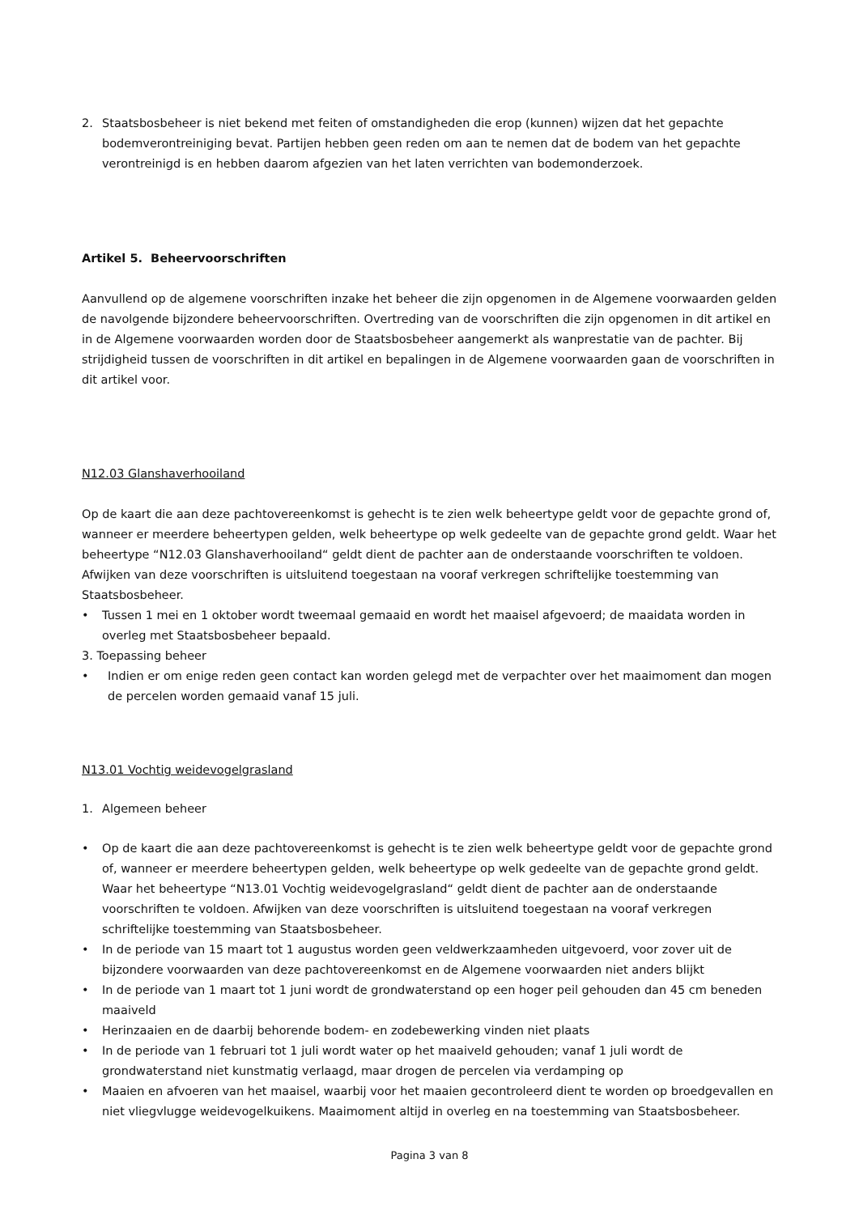2. Staatsbosbeheer is niet bekend met feiten of omstandigheden die erop (kunnen) wijzen dat het gepachte bodemverontreiniging bevat. Partijen hebben geen reden om aan te nemen dat de bodem van het gepachte verontreinigd is en hebben daarom afgezien van het laten verrichten van bodemonderzoek.
Artikel 5. Beheervoorschriften
Aanvullend op de algemene voorschriften inzake het beheer die zijn opgenomen in de Algemene voorwaarden gelden de navolgende bijzondere beheervoorschriften. Overtreding van de voorschriften die zijn opgenomen in dit artikel en in de Algemene voorwaarden worden door de Staatsbosbeheer aangemerkt als wanprestatie van de pachter. Bij strijdigheid tussen de voorschriften in dit artikel en bepalingen in de Algemene voorwaarden gaan de voorschriften in dit artikel voor.
N12.03 Glanshaverhooiland
Op de kaart die aan deze pachtovereenkomst is gehecht is te zien welk beheertype geldt voor de gepachte grond of, wanneer er meerdere beheertypen gelden, welk beheertype op welk gedeelte van de gepachte grond geldt. Waar het beheertype “N12.03 Glanshaverhooiland“ geldt dient de pachter aan de onderstaande voorschriften te voldoen. Afwijken van deze voorschriften is uitsluitend toegestaan na vooraf verkregen schriftelijke toestemming van Staatsbosbeheer.
• Tussen 1 mei en 1 oktober wordt tweemaal gemaaid en wordt het maaisel afgevoerd; de maaidata worden in overleg met Staatsbosbeheer bepaald.
3. Toepassing beheer
• Indien er om enige reden geen contact kan worden gelegd met de verpachter over het maaimoment dan mogen de percelen worden gemaaid vanaf 15 juli.
N13.01 Vochtig weidevogelgrasland
1. Algemeen beheer
• Op de kaart die aan deze pachtovereenkomst is gehecht is te zien welk beheertype geldt voor de gepachte grond of, wanneer er meerdere beheertypen gelden, welk beheertype op welk gedeelte van de gepachte grond geldt. Waar het beheertype “N13.01 Vochtig weidevogelgrasland“ geldt dient de pachter aan de onderstaande voorschriften te voldoen. Afwijken van deze voorschriften is uitsluitend toegestaan na vooraf verkregen schriftelijke toestemming van Staatsbosbeheer.
• In de periode van 15 maart tot 1 augustus worden geen veldwerkzaamheden uitgevoerd, voor zover uit de bijzondere voorwaarden van deze pachtovereenkomst en de Algemene voorwaarden niet anders blijkt
• In de periode van 1 maart tot 1 juni wordt de grondwaterstand op een hoger peil gehouden dan 45 cm beneden maaiveld
• Herinzaaien en de daarbij behorende bodem- en zodebewerking vinden niet plaats
• In de periode van 1 februari tot 1 juli wordt water op het maaiveld gehouden; vanaf 1 juli wordt de grondwaterstand niet kunstmatig verlaagd, maar drogen de percelen via verdamping op
• Maaien en afvoeren van het maaisel, waarbij voor het maaien gecontroleerd dient te worden op broedgevallen en niet vliegvlugge weidevogelkuikens. Maaimoment altijd in overleg en na toestemming van Staatsbosbeheer.
Pagina 3 van 8